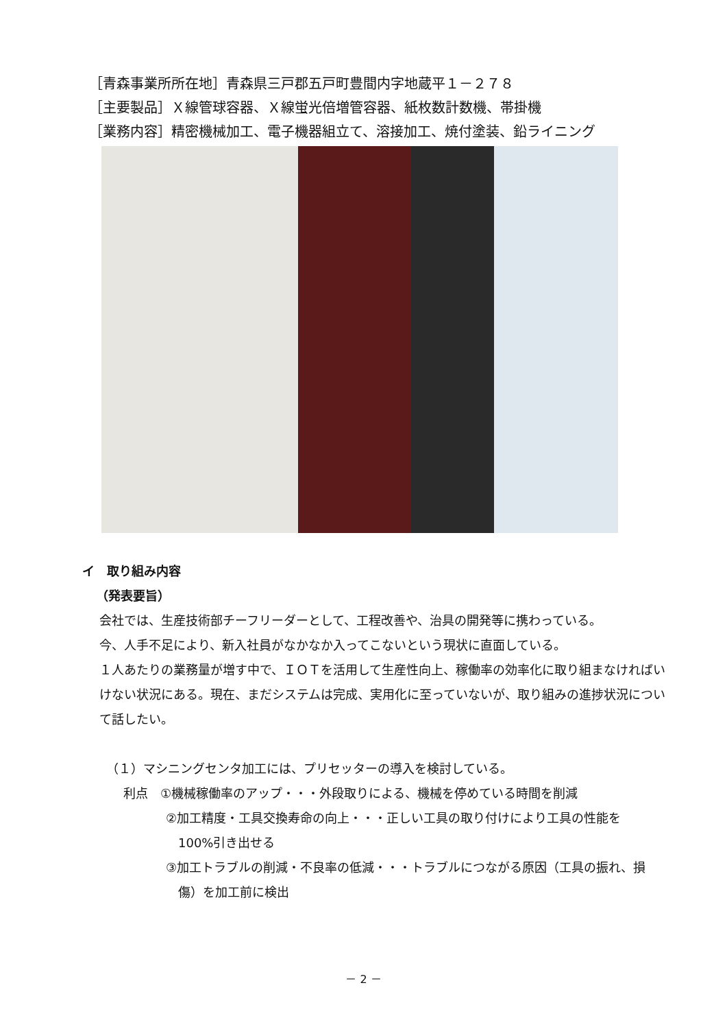［青森事業所所在地］青森県三戸郡五戸町豊間内字地蔵平１－２７８
［主要製品］Ｘ線管球容器、Ｘ線蛍光倍増管容器、紙枚数計数機、帯掛機
［業務内容］精密機械加工、電子機器組立て、溶接加工、焼付塗装、鉛ライニング
イ　取り組み内容
（発表要旨）
会社では、生産技術部チーフリーダーとして、工程改善や、治具の開発等に携わっている。
今、人手不足により、新入社員がなかなか入ってこないという現状に直面している。
１人あたりの業務量が増す中で、ＩＯＴを活用して生産性向上、稼働率の効率化に取り組まなければいけない状況にある。現在、まだシステムは完成、実用化に至っていないが、取り組みの進捗状況について話したい。
（１）マシニングセンタ加工には、プリセッターの導入を検討している。
利点　①機械稼働率のアップ・・・外段取りによる、機械を停めている時間を削減
②加工精度・工具交換寿命の向上・・・正しい工具の取り付けにより工具の性能を
　100%引き出せる
③加工トラブルの削減・不良率の低減・・・トラブルにつながる原因（工具の振れ、損
　傷）を加工前に検出
－ 2 －